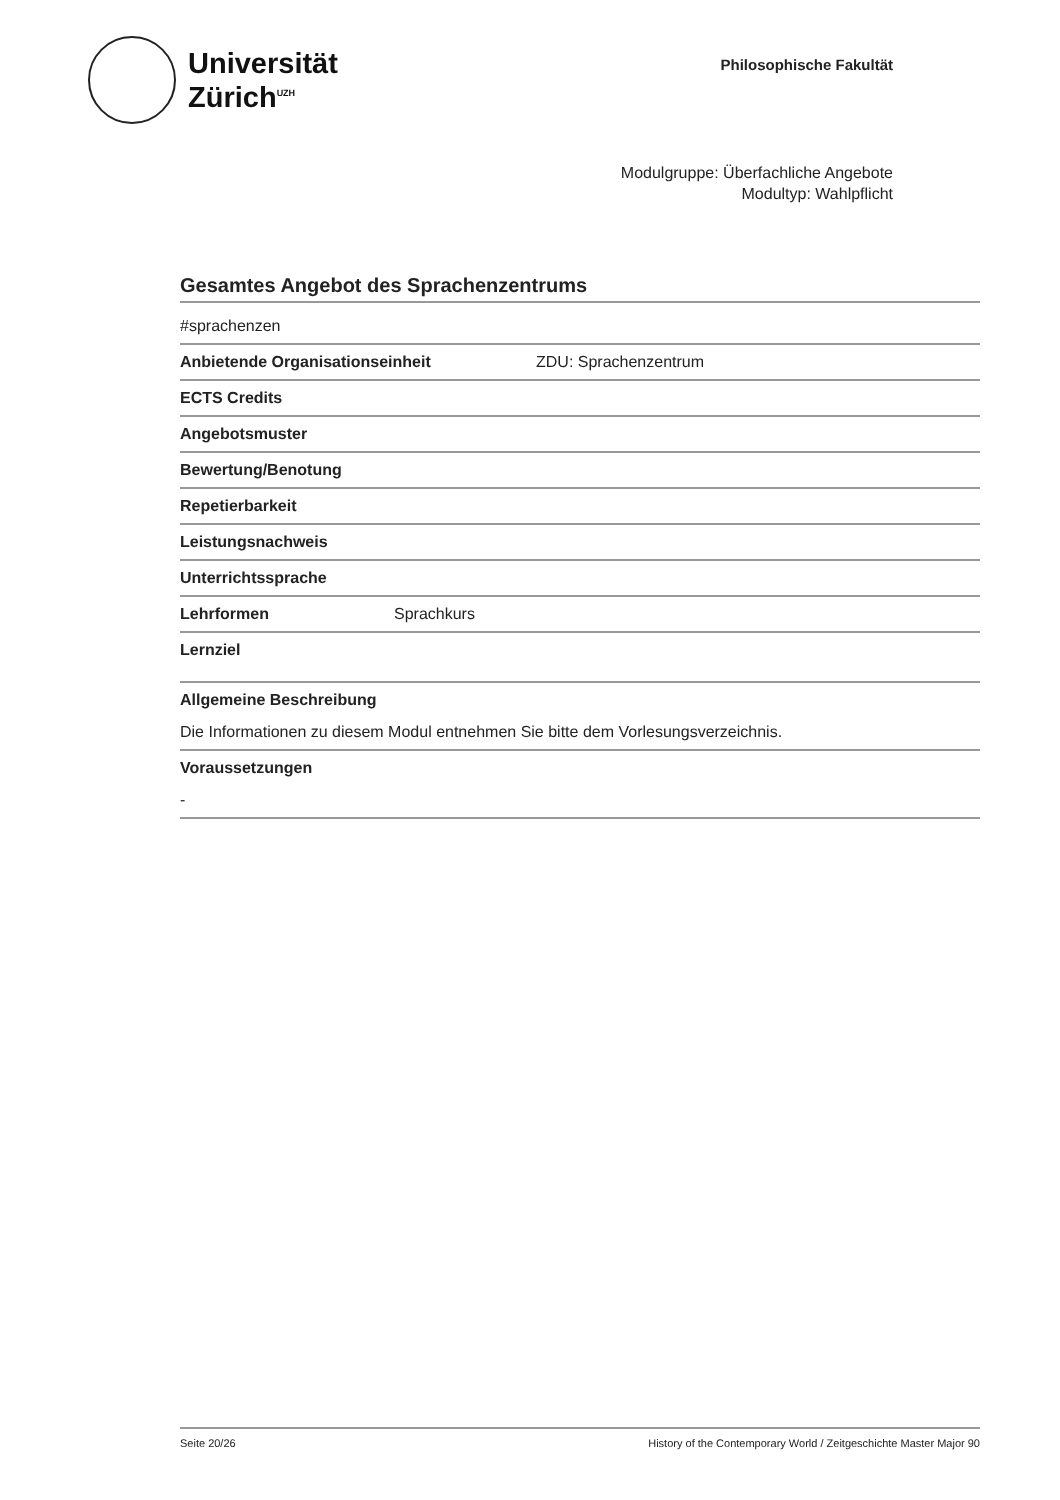Universität
Zürich<sup>UZH</sup>
Philosophische Fakultät
Modulgruppe: Überfachliche Angebote
Modultyp: Wahlpflicht
Gesamtes Angebot des Sprachenzentrums
#sprachenzen
Anbietende Organisationseinheit ZDU: Sprachenzentrum
ECTS Credits
Angebotsmuster
Bewertung/Benotung
Repetierbarkeit
Leistungsnachweis
Unterrichtssprache
Lehrformen Sprachkurs
Lernziel
Allgemeine Beschreibung
Die Informationen zu diesem Modul entnehmen Sie bitte dem Vorlesungsverzeichnis.
Voraussetzungen
-
Seite 20/26 History of the Contemporary World / Zeitgeschichte Master Major 90